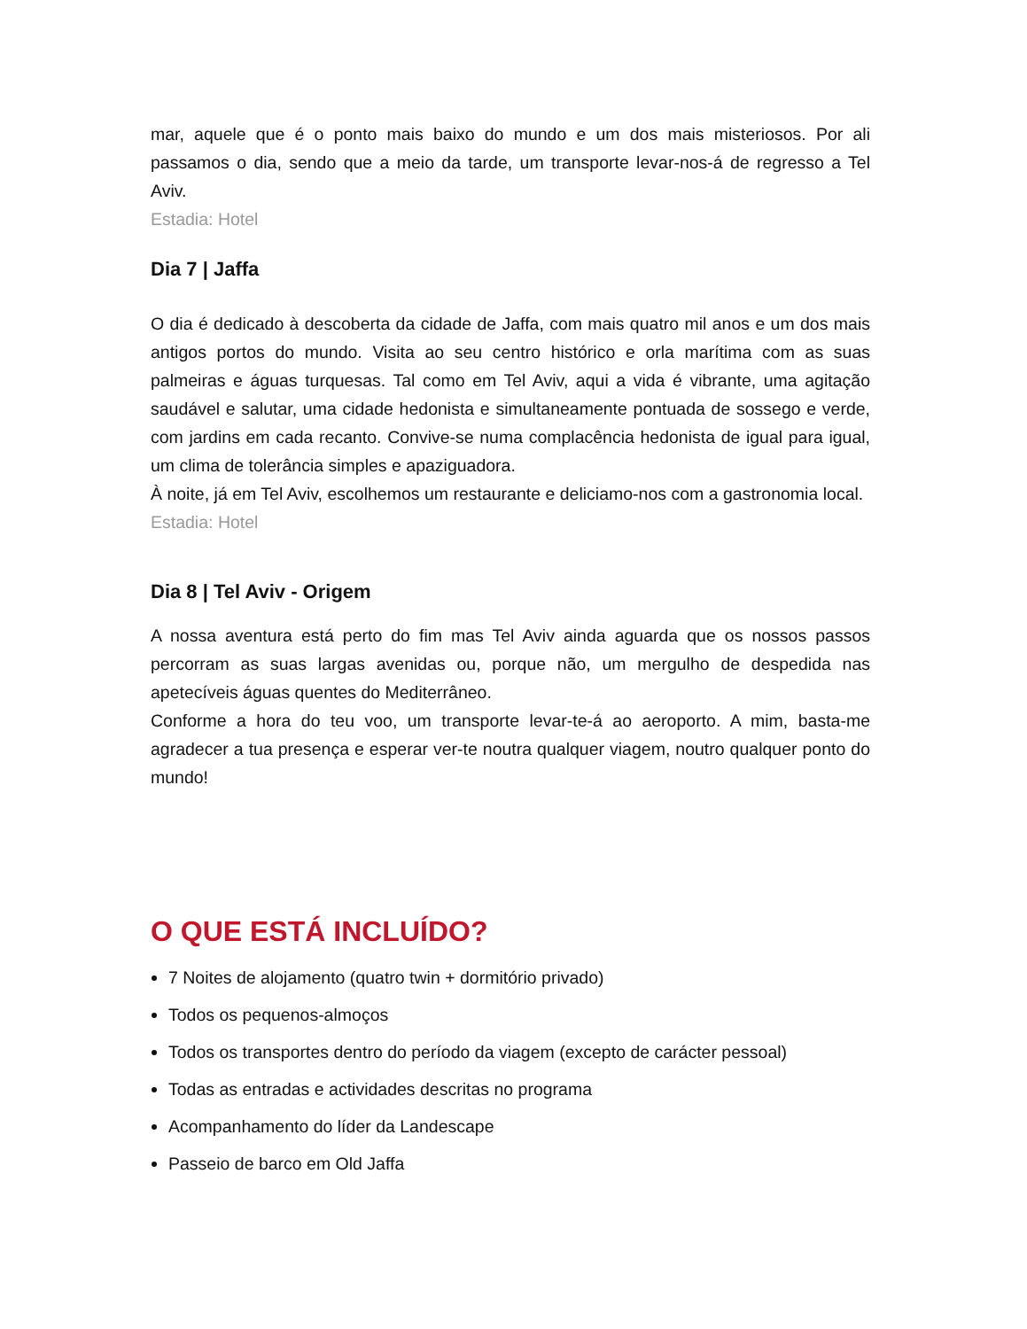mar, aquele que é o ponto mais baixo do mundo e um dos mais misteriosos. Por ali passamos o dia, sendo que a meio da tarde, um transporte levar-nos-á de regresso a Tel Aviv.
Estadia: Hotel
Dia 7 | Jaffa
O dia é dedicado à descoberta da cidade de Jaffa, com mais quatro mil anos e um dos mais antigos portos do mundo. Visita ao seu centro histórico e orla marítima com as suas palmeiras e águas turquesas. Tal como em Tel Aviv, aqui a vida é vibrante, uma agitação saudável e salutar, uma cidade hedonista e simultaneamente pontuada de sossego e verde, com jardins em cada recanto. Convive-se numa complacência hedonista de igual para igual, um clima de tolerância simples e apaziguadora.
À noite, já em Tel Aviv, escolhemos um restaurante e deliciamo-nos com a gastronomia local.
Estadia: Hotel
Dia 8 | Tel Aviv - Origem
A nossa aventura está perto do fim mas Tel Aviv ainda aguarda que os nossos passos percorram as suas largas avenidas ou, porque não, um mergulho de despedida nas apetecíveis águas quentes do Mediterrâneo.
Conforme a hora do teu voo, um transporte levar-te-á ao aeroporto. A mim, basta-me agradecer a tua presença e esperar ver-te noutra qualquer viagem, noutro qualquer ponto do mundo!
O QUE ESTÁ INCLUÍDO?
7 Noites de alojamento (quatro twin + dormitório privado)
Todos os pequenos-almoços
Todos os transportes dentro do período da viagem (excepto de carácter pessoal)
Todas as entradas e actividades descritas no programa
Acompanhamento do líder da Landescape
Passeio de barco em Old Jaffa